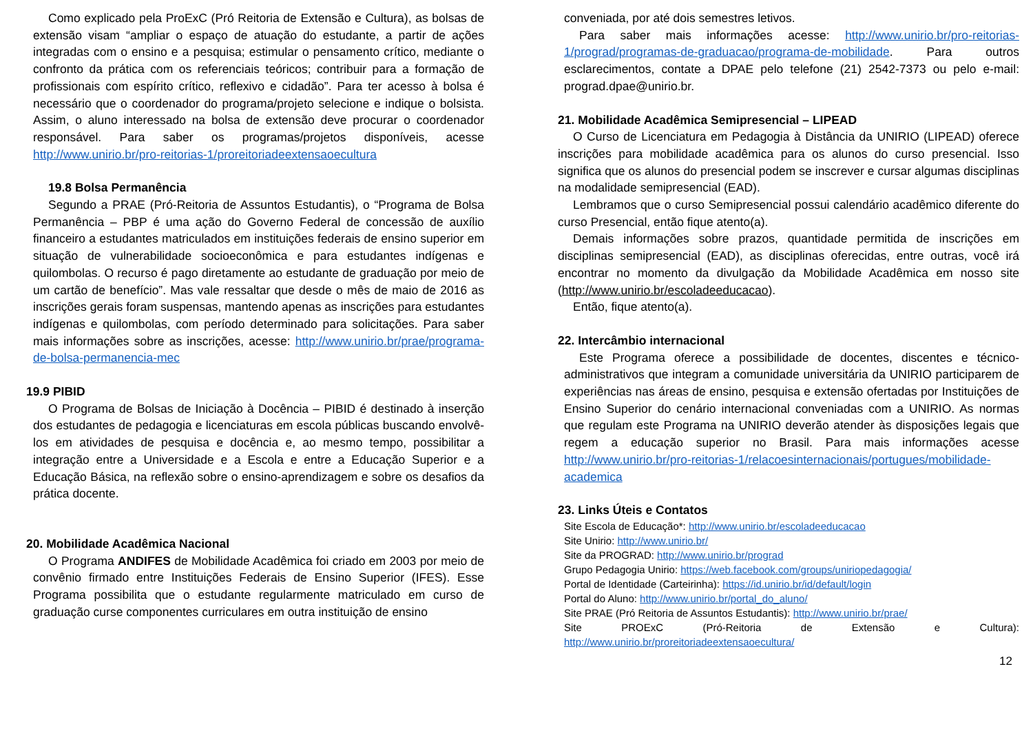Como explicado pela ProExC (Pró Reitoria de Extensão e Cultura), as bolsas de extensão visam “ampliar o espaço de atuação do estudante, a partir de ações integradas com o ensino e a pesquisa; estimular o pensamento crítico, mediante o confronto da prática com os referenciais teóricos; contribuir para a formação de profissionais com espírito crítico, reflexivo e cidadão”. Para ter acesso à bolsa é necessário que o coordenador do programa/projeto selecione e indique o bolsista. Assim, o aluno interessado na bolsa de extensão deve procurar o coordenador responsável. Para saber os programas/projetos disponíveis, acesse http://www.unirio.br/pro-reitorias-1/proreitoriadeextensaoecultura
19.8 Bolsa Permanência
Segundo a PRAE (Pró-Reitoria de Assuntos Estudantis), o “Programa de Bolsa Permanência – PBP é uma ação do Governo Federal de concessão de auxílio financeiro a estudantes matriculados em instituições federais de ensino superior em situação de vulnerabilidade socioeconômica e para estudantes indígenas e quilombolas. O recurso é pago diretamente ao estudante de graduação por meio de um cartão de benefício”. Mas vale ressaltar que desde o mês de maio de 2016 as inscrições gerais foram suspensas, mantendo apenas as inscrições para estudantes indígenas e quilombolas, com período determinado para solicitações. Para saber mais informações sobre as inscrições, acesse: http://www.unirio.br/prae/programa-de-bolsa-permanencia-mec
19.9 PIBID
O Programa de Bolsas de Iniciação à Docência – PIBID é destinado à inserção dos estudantes de pedagogia e licenciaturas em escola públicas buscando envolvê-los em atividades de pesquisa e docência e, ao mesmo tempo, possibilitar a integração entre a Universidade e a Escola e entre a Educação Superior e a Educação Básica, na reflexão sobre o ensino-aprendizagem e sobre os desafios da prática docente.
20. Mobilidade Acadêmica Nacional
O Programa ANDIFES de Mobilidade Acadêmica foi criado em 2003 por meio de convênio firmado entre Instituições Federais de Ensino Superior (IFES). Esse Programa possibilita que o estudante regularmente matriculado em curso de graduação curse componentes curriculares em outra instituição de ensino
conveniada, por até dois semestres letivos.
Para saber mais informações acesse: http://www.unirio.br/pro-reitorias-1/prograd/programas-de-graduacao/programa-de-mobilidade. Para outros esclarecimentos, contate a DPAE pelo telefone (21) 2542-7373 ou pelo e-mail: prograd.dpae@unirio.br.
21. Mobilidade Acadêmica Semipresencial – LIPEAD
O Curso de Licenciatura em Pedagogia à Distância da UNIRIO (LIPEAD) oferece inscrições para mobilidade acadêmica para os alunos do curso presencial. Isso significa que os alunos do presencial podem se inscrever e cursar algumas disciplinas na modalidade semipresencial (EAD).
Lembramos que o curso Semipresencial possui calendário acadêmico diferente do curso Presencial, então fique atento(a).
Demais informações sobre prazos, quantidade permitida de inscrições em disciplinas semipresencial (EAD), as disciplinas oferecidas, entre outras, você irá encontrar no momento da divulgação da Mobilidade Acadêmica em nosso site (http://www.unirio.br/escoladeeducacao).
Então, fique atento(a).
22. Intercâmbio internacional
Este Programa oferece a possibilidade de docentes, discentes e técnico-administrativos que integram a comunidade universitária da UNIRIO participarem de experiências nas áreas de ensino, pesquisa e extensão ofertadas por Instituições de Ensino Superior do cenário internacional conveniadas com a UNIRIO. As normas que regulam este Programa na UNIRIO deverão atender às disposições legais que regem a educação superior no Brasil. Para mais informações acesse http://www.unirio.br/pro-reitorias-1/relacoesinternacionais/portugues/mobilidade-academica
23. Links Úteis e Contatos
Site Escola de Educação*: http://www.unirio.br/escoladeeducacao
Site Unirio: http://www.unirio.br/
Site da PROGRAD: http://www.unirio.br/prograd
Grupo Pedagogia Unirio: https://web.facebook.com/groups/uniriopedagogia/
Portal de Identidade (Carteirinha): https://id.unirio.br/id/default/login
Portal do Aluno: http://www.unirio.br/portal_do_aluno/
Site PRAE (Pró Reitoria de Assuntos Estudantis): http://www.unirio.br/prae/
Site PROExC (Pró-Reitoria de Extensão e Cultura):
http://www.unirio.br/proreitoriadeextensaoecultura/
12